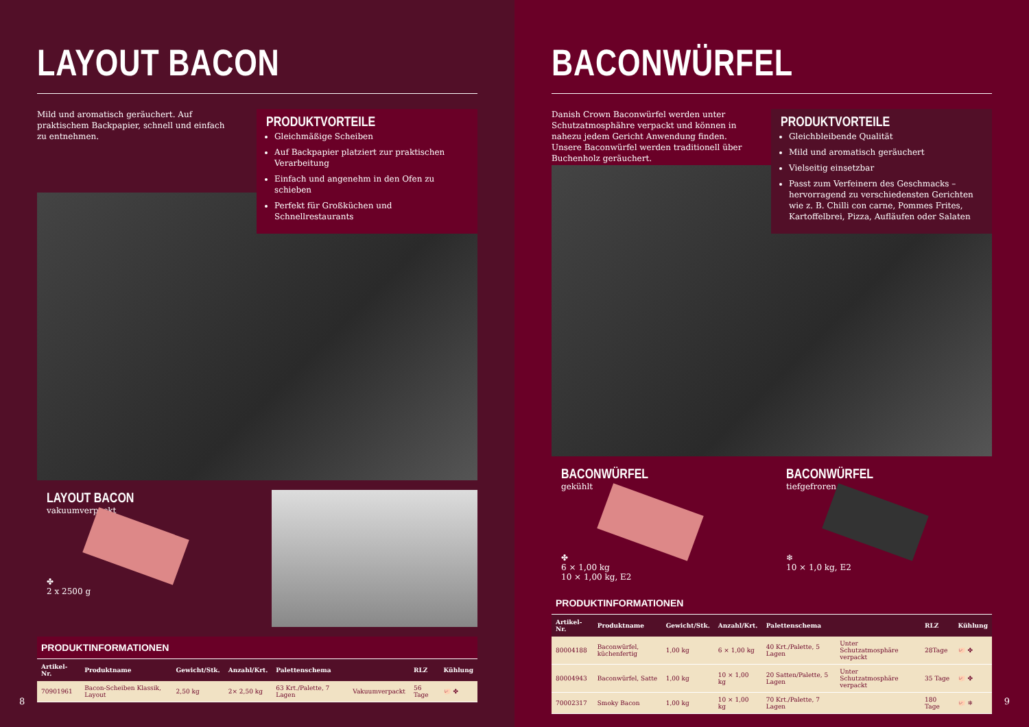LAYOUT BACON
Mild und aromatisch geräuchert. Auf praktischem Backpapier, schnell und einfach zu entnehmen.
PRODUKTVORTEILE
Gleichmäßige Scheiben
Auf Backpapier platziert zur praktischen Verarbeitung
Einfach und angenehm in den Ofen zu schieben
Perfekt für Großküchen und Schnellrestaurants
LAYOUT BACON
vakuumverpackt
✤
2 x 2500 g
| PRODUKTINFORMATIONEN | | | | | | | |
| Artikel-Nr. | Produktname | Gewicht/Stk. | Anzahl/Krt. | Palettenschema | | RLZ | Kühlung |
| 70901961 | Bacon-Scheiben Klassik, Layout | 2,50 kg | 2× 2,50 kg | 63 Krt./Palette, 7 Lagen | Vakuumverpackt | 56 Tage | 🐖 ✤ |
8
BACONWÜRFEL
Danish Crown Baconwürfel werden unter Schutzatmosphähre verpackt und können in nahezu jedem Gericht Anwendung finden. Unsere Baconwürfel werden traditionell über Buchenholz geräuchert.
PRODUKTVORTEILE
Gleichbleibende Qualität
Mild und aromatisch geräuchert
Vielseitig einsetzbar
Passt zum Verfeinern des Geschmacks – hervorragend zu verschiedensten Gerichten wie z. B. Chilli con carne, Pommes Frites, Kartoffelbrei, Pizza, Aufläufen oder Salaten
BACONWÜRFEL
gekühlt
✤
6 × 1,00 kg
10 × 1,00 kg, E2
BACONWÜRFEL
tiefgefroren
❄
10 × 1,0 kg, E2
| PRODUKTINFORMATIONEN | | | | | | | |
| Artikel-Nr. | Produktname | Gewicht/Stk. | Anzahl/Krt. | Palettenschema | | RLZ | Kühlung |
| 80004188 | Baconwürfel, küchenfertig | 1,00 kg | 6 × 1,00 kg | 40 Krt./Palette, 5 Lagen | Unter Schutzatmosphäre verpackt | 28Tage | 🐖 ✤ |
| 80004943 | Baconwürfel, Satte | 1,00 kg | 10 × 1,00 kg | 20 Satten/Palette, 5 Lagen | Unter Schutzatmosphäre verpackt | 35 Tage | 🐖 ✤ |
| 70002317 | Smoky Bacon | 1,00 kg | 10 × 1,00 kg | 70 Krt./Palette, 7 Lagen | | 180 Tage | 🐖 ❄ |
9